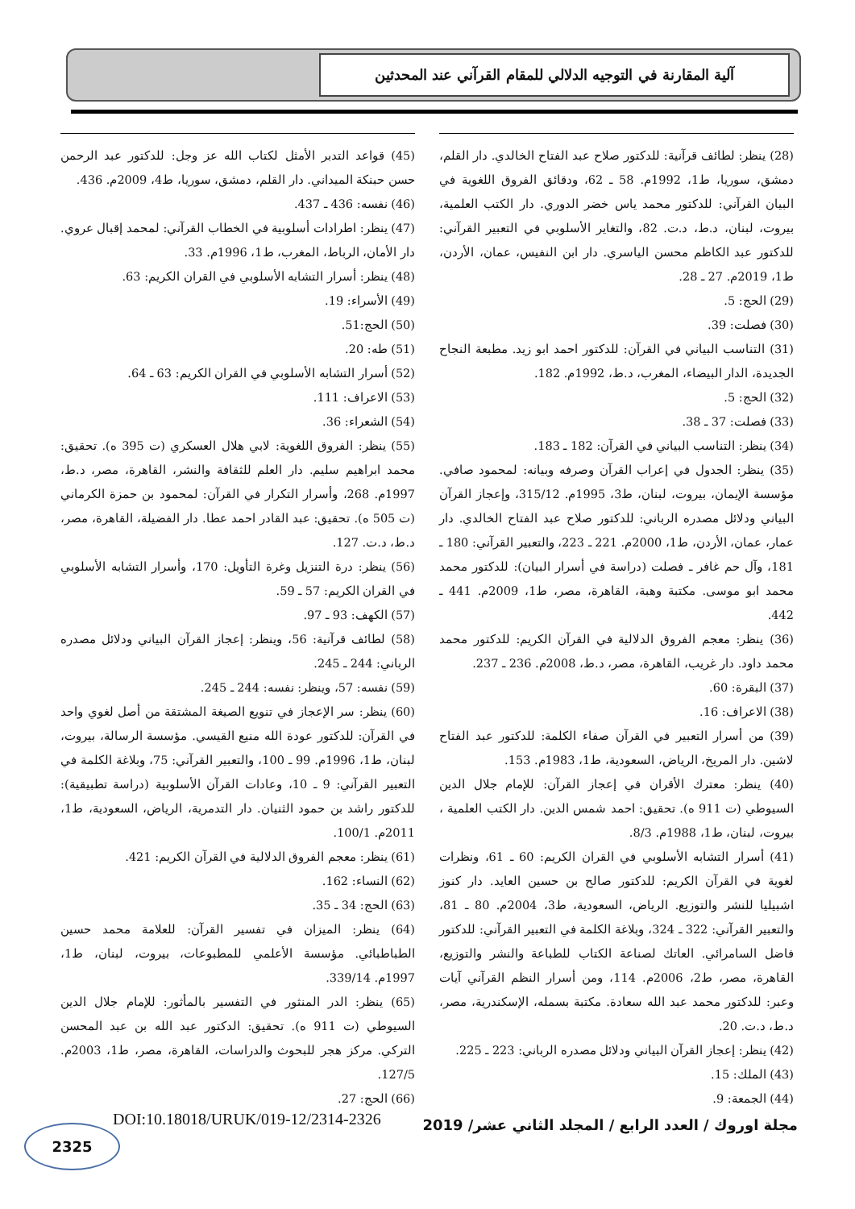آلية المقارنة في التوجيه الدلالي للمقام القرآني عند المحدثين
(28) ينظر: لطائف قرآنية: للدكتور صلاح عبد الفتاح الخالدي. دار القلم، دمشق، سوريا، ط1، 1992م. 58 ـ 62، ودقائق الفروق اللغوية في البيان القرآني: للدكتور محمد ياس خضر الدوري. دار الكتب العلمية، بيروت، لبنان، د.ط، د.ت. 82، والتغاير الأسلوبي في التعبير القرآني: للدكتور عبد الكاظم محسن الياسري. دار ابن النفيس، عمان، الأردن، ط1، 2019م. 27 ـ 28.
(29) الحج: 5.
(30) فصلت: 39.
(31) التناسب البياني في القرآن: للدكتور احمد ابو زيد. مطبعة النجاح الجديدة، الدار البيضاء، المغرب، د.ط، 1992م. 182.
(32) الحج: 5.
(33) فصلت: 37 ـ 38.
(34) ينظر: التناسب البياني في القرآن: 182 ـ 183.
(35) ينظر: الجدول في إعراب القرآن وصرفه وبيانه: لمحمود صافي. مؤسسة الإيمان، بيروت، لبنان، ط3، 1995م. 315/12، وإعجاز القرآن البياني ودلائل مصدره الرباني: للدكتور صلاح عبد الفتاح الخالدي. دار عمار، عمان، الأردن، ط1، 2000م. 221 ـ 223، والتعبير القرآني: 180 ـ 181، وآل حم غافر ـ فصلت (دراسة في أسرار البيان): للدكتور محمد محمد ابو موسى. مكتبة وهبة، القاهرة، مصر، ط1، 2009م. 441 ـ 442.
(36) ينظر: معجم الفروق الدلالية في القرآن الكريم: للدكتور محمد محمد داود. دار غريب، القاهرة، مصر، د.ط، 2008م. 236 ـ 237.
(37) البقرة: 60.
(38) الاعراف: 16.
(39) من أسرار التعبير في القرآن صفاء الكلمة: للدكتور عبد الفتاح لاشين. دار المريخ، الرياض، السعودية، ط1، 1983م. 153.
(40) ينظر: معترك الأقران في إعجاز القرآن: للإمام جلال الدين السيوطي (ت 911 ه). تحقيق: احمد شمس الدين. دار الكتب العلمية ، بيروت، لبنان، ط1، 1988م. 8/3.
(41) أسرار التشابه الأسلوبي في القران الكريم: 60 ـ 61، ونظرات لغوية في القرآن الكريم: للدكتور صالح بن حسين العايد. دار كنوز اشبيليا للنشر والتوزيع. الرياض، السعودية، ط3، 2004م. 80 ـ 81، والتعبير القرآني: 322 ـ 324، وبلاغة الكلمة في التعبير القرآني: للدكتور فاضل السامرائي. العاتك لصناعة الكتاب للطباعة والنشر والتوزيع، القاهرة، مصر، ط2، 2006م. 114، ومن أسرار النظم القرآني آيات وعبر: للدكتور محمد عبد الله سعادة. مكتبة بسمله، الإسكندرية، مصر، د.ط، د.ت. 20.
(42) ينظر: إعجاز القرآن البياني ودلائل مصدره الرباني: 223 ـ 225.
(43) الملك: 15.
(44) الجمعة: 9.
(45) قواعد التدبر الأمثل لكتاب الله عز وجل: للدكتور عبد الرحمن حسن حبنكة الميداني. دار القلم، دمشق، سوريا، ط4، 2009م. 436.
(46) نفسه: 436 ـ 437.
(47) ينظر: اطرادات أسلوبية في الخطاب القرآني: لمحمد إقبال عروي. دار الأمان، الرباط، المغرب، ط1، 1996م. 33.
(48) ينظر: أسرار التشابه الأسلوبي في القران الكريم: 63.
(49) الأسراء: 19.
(50) الحج:51.
(51) طه: 20.
(52) أسرار التشابه الأسلوبي في القران الكريم: 63 ـ 64.
(53) الاعراف: 111.
(54) الشعراء: 36.
(55) ينظر: الفروق اللغوية: لابي هلال العسكري (ت 395 ه). تحقيق: محمد ابراهيم سليم. دار العلم للثقافة والنشر، القاهرة، مصر، د.ط، 1997م. 268، وأسرار التكرار في القرآن: لمحمود بن حمزة الكرماني (ت 505 ه). تحقيق: عبد القادر احمد عطا. دار الفضيلة، القاهرة، مصر، د.ط، د.ت. 127.
(56) ينظر: درة التنزيل وغرة التأويل: 170، وأسرار التشابه الأسلوبي في القران الكريم: 57 ـ 59.
(57) الكهف: 93 ـ 97.
(58) لطائف قرآنية: 56، وينظر: إعجاز القرآن البياني ودلائل مصدره الرباني: 244 ـ 245.
(59) نفسه: 57، وينظر: نفسه: 244 ـ 245.
(60) ينظر: سر الإعجاز في تنويع الصيغة المشتقة من أصل لغوي واحد في القرآن: للدكتور عودة الله منيع القيسي. مؤسسة الرسالة، بيروت، لبنان، ط1، 1996م. 99 ـ 100، والتعبير القرآني: 75، وبلاغة الكلمة في التعبير القرآني: 9 ـ 10، وعادات القرآن الأسلوبية (دراسة تطبيقية): للدكتور راشد بن حمود الثنيان. دار التدمرية، الرياض، السعودية، ط1، 2011م. 100/1.
(61) ينظر: معجم الفروق الدلالية في القرآن الكريم: 421.
(62) النساء: 162.
(63) الحج: 34 ـ 35.
(64) ينظر: الميزان في تفسير القرآن: للعلامة محمد حسين الطباطبائي. مؤسسة الأعلمي للمطبوعات، بيروت، لبنان، ط1، 1997م. 339/14.
(65) ينظر: الدر المنثور في التفسير بالمأثور: للإمام جلال الدين السيوطي (ت 911 ه). تحقيق: الدكتور عبد الله بن عبد المحسن التركي. مركز هجر للبحوث والدراسات، القاهرة، مصر، ط1، 2003م. 127/5.
(66) الحج: 27.
مجلة اوروك / العدد الرابع / المجلد الثاني عشر/ 2019
DOI:10.18018/URUK/019-12/2314-2326
2325